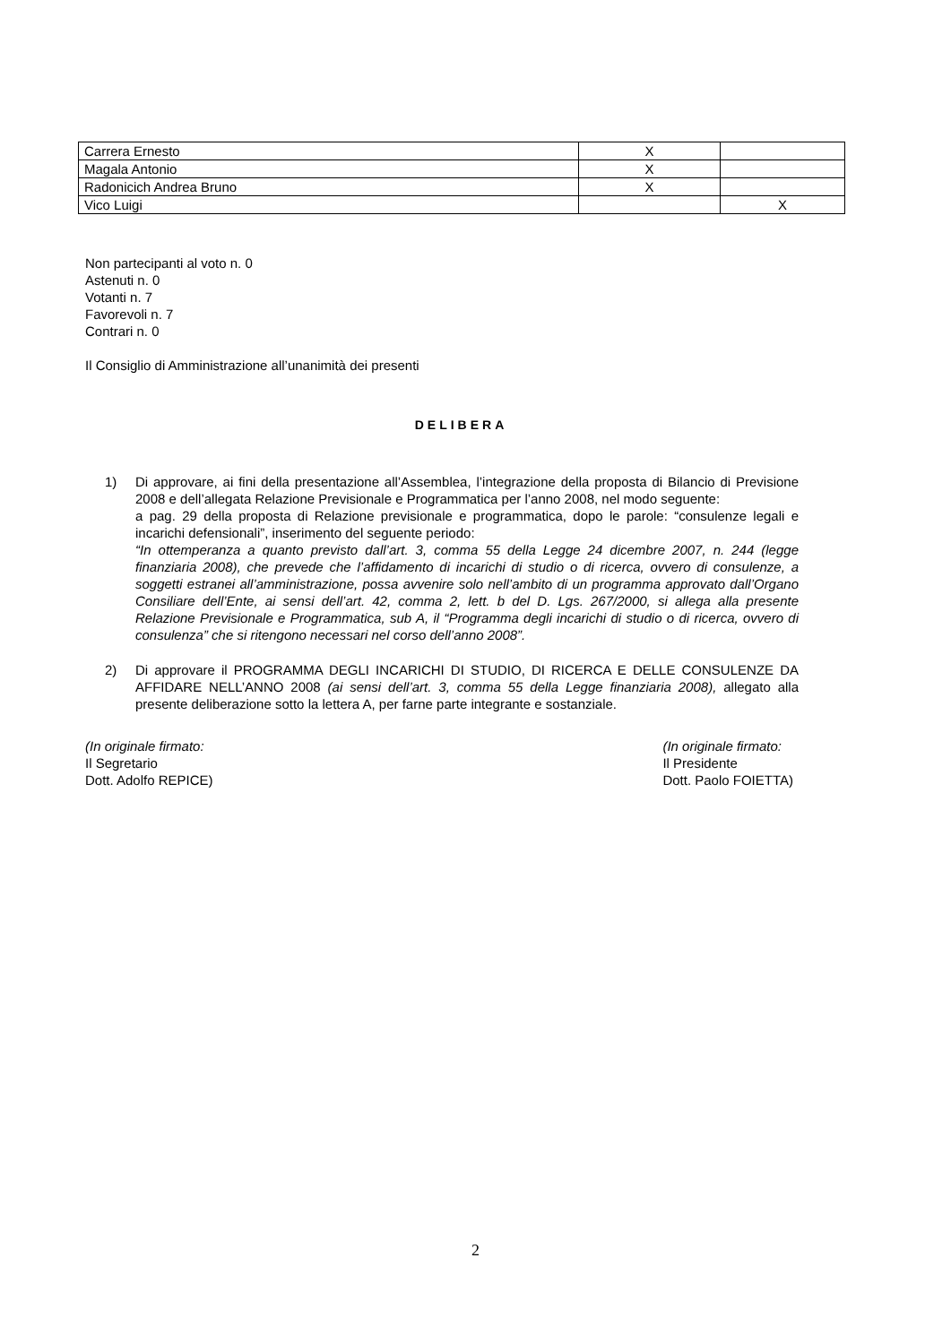| Carrera Ernesto | X | |
| Magala Antonio | X | |
| Radonicich Andrea Bruno | X | |
| Vico Luigi | | X |
Non partecipanti al voto n. 0
Astenuti n. 0
Votanti n. 7
Favorevoli n. 7
Contrari n. 0
Il Consiglio di Amministrazione all’unanimità dei presenti
DELIBERA
1) Di approvare, ai fini della presentazione all’Assemblea, l’integrazione della proposta di Bilancio di Previsione 2008 e dell’allegata Relazione Previsionale e Programmatica per l’anno 2008, nel modo seguente:
a pag. 29 della proposta di Relazione previsionale e programmatica, dopo le parole: “consulenze legali e incarichi defensionali”, inserimento del seguente periodo:
“In ottemperanza a quanto previsto dall’art. 3, comma 55 della Legge 24 dicembre 2007, n. 244 (legge finanziaria 2008), che prevede che l’affidamento di incarichi di studio o di ricerca, ovvero di consulenze, a soggetti estranei all’amministrazione, possa avvenire solo nell’ambito di un programma approvato dall’Organo Consiliare dell’Ente, ai sensi dell’art. 42, comma 2, lett. b del D. Lgs. 267/2000, si allega alla presente Relazione Previsionale e Programmatica, sub A, il “Programma degli incarichi di studio o di ricerca, ovvero di consulenza” che si ritengono necessari nel corso dell’anno 2008”.
2) Di approvare il PROGRAMMA DEGLI INCARICHI DI STUDIO, DI RICERCA E DELLE CONSULENZE DA AFFIDARE NELL’ANNO 2008 (ai sensi dell’art. 3, comma 55 della Legge finanziaria 2008), allegato alla presente deliberazione sotto la lettera A, per farne parte integrante e sostanziale.
(In originale firmato:
Il Segretario
Dott. Adolfo REPICE)
(In originale firmato:
Il Presidente
Dott. Paolo FOIETTA)
2